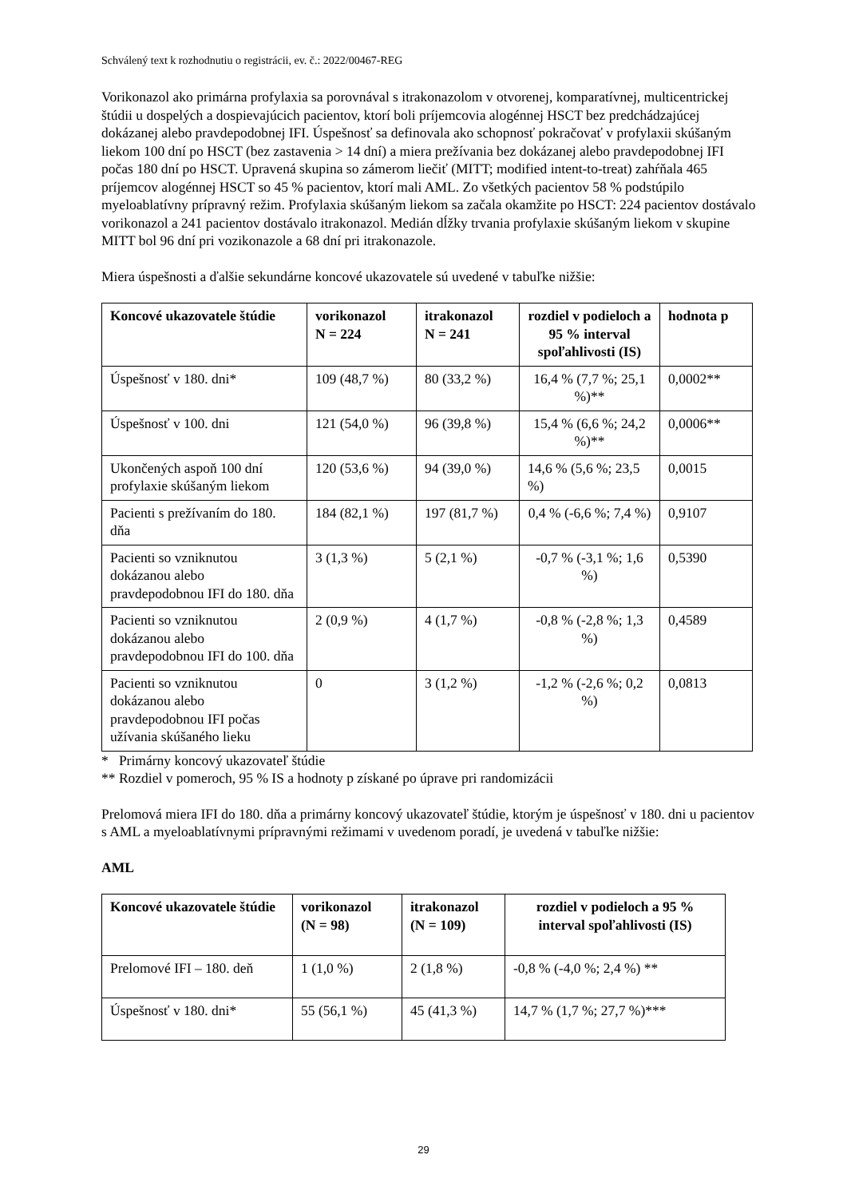Schválený text k rozhodnutiu o registrácii, ev. č.: 2022/00467-REG
Vorikonazol ako primárna profylaxia sa porovnával s itrakonazolom v otvorenej, komparatívnej, multicentrickej štúdii u dospelých a dospievajúcich pacientov, ktorí boli príjemcovia alogénnej HSCT bez predchádzajúcej dokázanej alebo pravdepodobnej IFI. Úspešnosť sa definovala ako schopnosť pokračovať v profylaxii skúšaným liekom 100 dní po HSCT (bez zastavenia > 14 dní) a miera prežívania bez dokázanej alebo pravdepodobnej IFI počas 180 dní po HSCT. Upravená skupina so zámerom liečiť (MITT; modified intent-to-treat) zahŕňala 465 príjemcov alogénnej HSCT so 45 % pacientov, ktorí mali AML. Zo všetkých pacientov 58 % podstúpilo myeloablatívny prípravný režim. Profylaxia skúšaným liekom sa začala okamžite po HSCT: 224 pacientov dostávalo vorikonazol a 241 pacientov dostávalo itrakonazol. Medián dĺžky trvania profylaxie skúšaným liekom v skupine MITT bol 96 dní pri vozikonazole a 68 dní pri itrakonazole.
Miera úspešnosti a ďalšie sekundárne koncové ukazovatele sú uvedené v tabuľke nižšie:
| Koncové ukazovatele štúdie | vorikonazol N = 224 | itrakonazol N = 241 | rozdiel v podieloch a 95 % interval spoľahlivosti (IS) | hodnota p |
| --- | --- | --- | --- | --- |
| Úspešnosť v 180. dni* | 109 (48,7 %) | 80 (33,2 %) | 16,4 % (7,7 %; 25,1 %)** | 0,0002** |
| Úspešnosť v 100. dni | 121 (54,0 %) | 96 (39,8 %) | 15,4 % (6,6 %; 24,2 %)** | 0,0006** |
| Ukončených aspoň 100 dní profylaxie skúšaným liekom | 120 (53,6 %) | 94 (39,0 %) | 14,6 % (5,6 %; 23,5 %) | 0,0015 |
| Pacienti s prežívaním do 180. dňa | 184 (82,1 %) | 197 (81,7 %) | 0,4 % (-6,6 %; 7,4 %) | 0,9107 |
| Pacienti so vzniknutou dokázanou alebo pravdepodobnou IFI do 180. dňa | 3 (1,3 %) | 5 (2,1 %) | -0,7 % (-3,1 %; 1,6 %) | 0,5390 |
| Pacienti so vzniknutou dokázanou alebo pravdepodobnou IFI do 100. dňa | 2 (0,9 %) | 4 (1,7 %) | -0,8 % (-2,8 %; 1,3 %) | 0,4589 |
| Pacienti so vzniknutou dokázanou alebo pravdepodobnou IFI počas užívania skúšaného lieku | 0 | 3 (1,2 %) | -1,2 % (-2,6 %; 0,2 %) | 0,0813 |
* Primárny koncový ukazovateľ štúdie
** Rozdiel v pomeroch, 95 % IS a hodnoty p získané po úprave pri randomizácii
Prelomová miera IFI do 180. dňa a primárny koncový ukazovateľ štúdie, ktorým je úspešnosť v 180. dni u pacientov s AML a myeloablatívnymi prípravnými režimami v uvedenom poradí, je uvedená v tabuľke nižšie:
AML
| Koncové ukazovatele štúdie | vorikonazol (N = 98) | itrakonazol (N = 109) | rozdiel v podieloch a 95 % interval spoľahlivosti (IS) |
| --- | --- | --- | --- |
| Prelomové IFI – 180. deň | 1 (1,0 %) | 2 (1,8 %) | -0,8 % (-4,0 %; 2,4 %) ** |
| Úspešnosť v 180. dni* | 55 (56,1 %) | 45 (41,3 %) | 14,7 % (1,7 %; 27,7 %)*** |
29